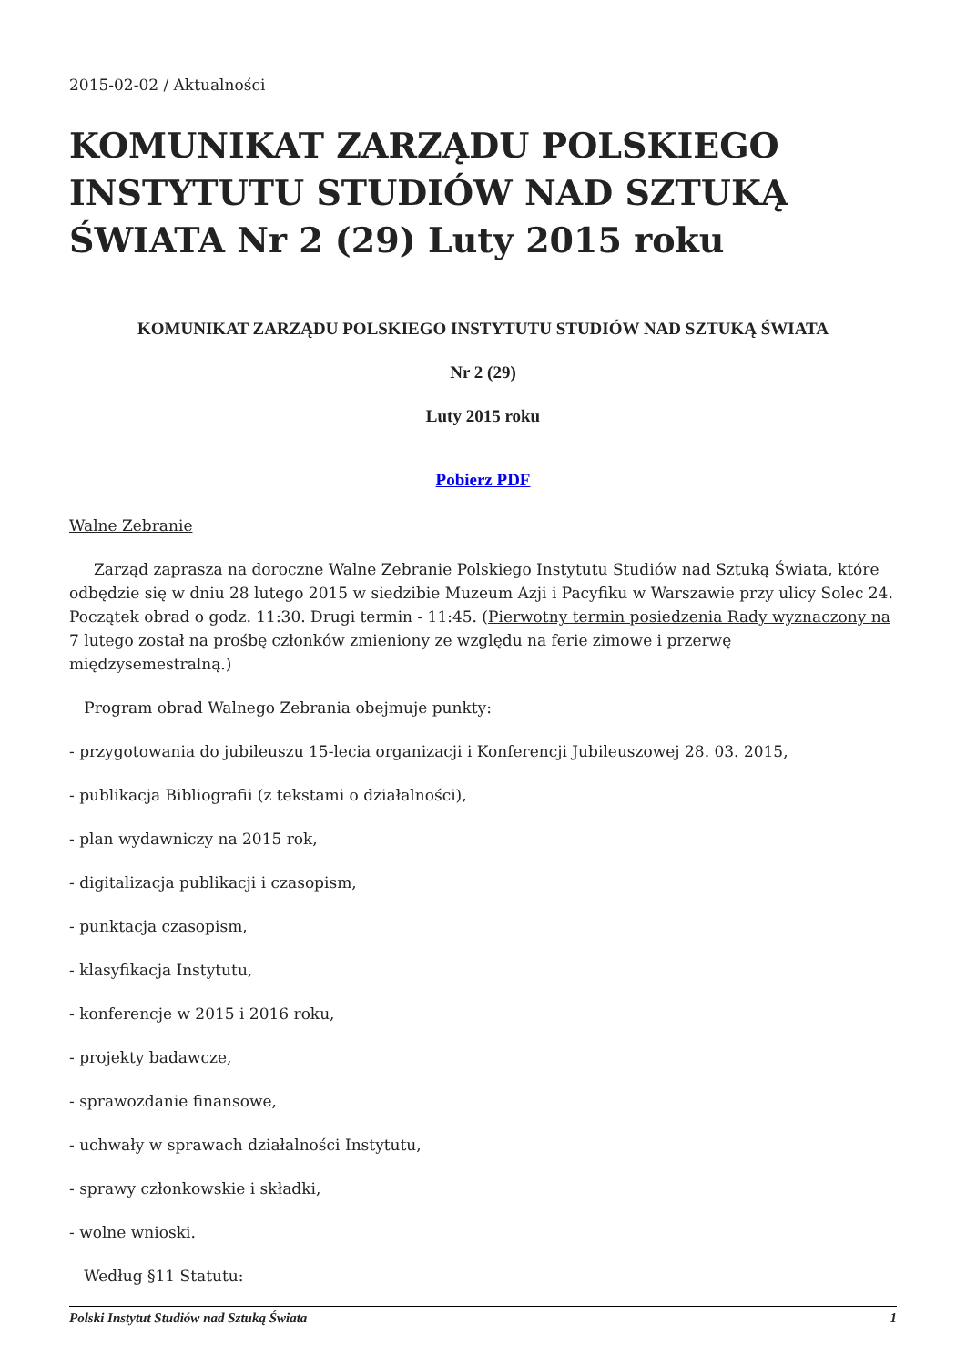2015-02-02 / Aktualności
KOMUNIKAT ZARZĄDU POLSKIEGO INSTYTUTU STUDIÓW NAD SZTUKĄ ŚWIATA Nr 2 (29) Luty 2015 roku
KOMUNIKAT ZARZĄDU POLSKIEGO INSTYTUTU STUDIÓW NAD SZTUKĄ ŚWIATA
Nr 2 (29)
Luty 2015 roku
Pobierz PDF
Walne Zebranie
Zarząd zaprasza na doroczne Walne Zebranie Polskiego Instytutu Studiów nad Sztuką Świata, które odbędzie się w dniu 28 lutego 2015 w siedzibie Muzeum Azji i Pacyfiku w Warszawie przy ulicy Solec 24. Początek obrad o godz. 11:30. Drugi termin - 11:45. (Pierwotny termin posiedzenia Rady wyznaczony na 7 lutego został na prośbę członków zmieniony ze względu na ferie zimowe i przerwę międzysemestralną.)
Program obrad Walnego Zebrania obejmuje punkty:
- przygotowania do jubileuszu 15-lecia organizacji i Konferencji Jubileuszowej 28. 03. 2015,
- publikacja Bibliografii (z tekstami o działalności),
- plan wydawniczy na 2015 rok,
- digitalizacja publikacji i czasopism,
- punktacja czasopism,
- klasyfikacja Instytutu,
- konferencje w 2015 i 2016 roku,
- projekty badawcze,
- sprawozdanie finansowe,
- uchwały w sprawach działalności Instytutu,
- sprawy członkowskie i składki,
- wolne wnioski.
Według §11 Statutu:
Polski Instytut Studiów nad Sztuką Świata 1